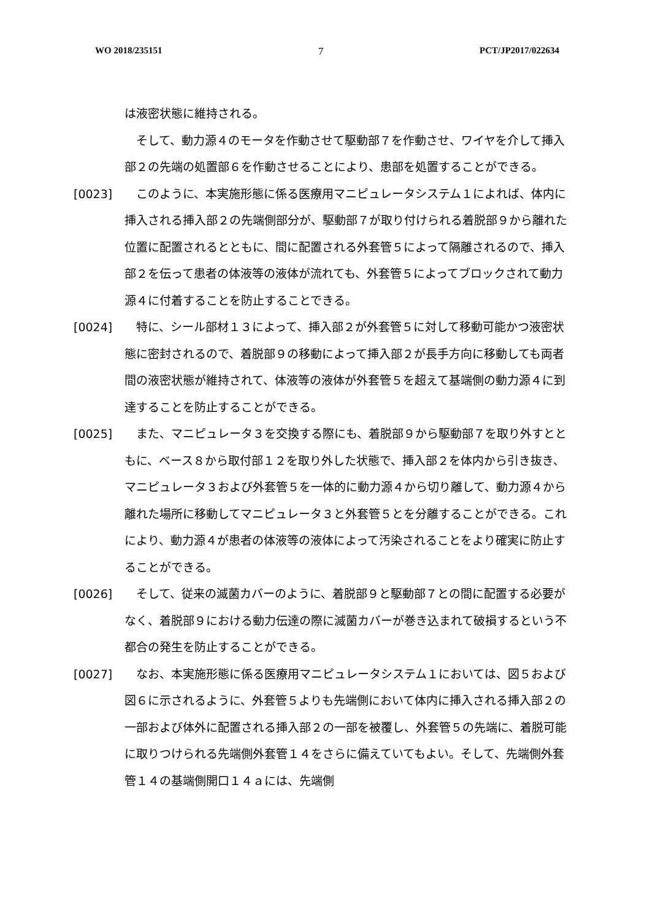WO 2018/235151 7 PCT/JP2017/022634
は液密状態に維持される。
　そして、動力源４のモータを作動させて駆動部７を作動させ、ワイヤを介して挿入部２の先端の処置部６を作動させることにより、患部を処置することができる。
[0023] 　このように、本実施形態に係る医療用マニピュレータシステム１によれば、体内に挿入される挿入部２の先端側部分が、駆動部７が取り付けられる着脱部９から離れた位置に配置されるとともに、間に配置される外套管５によって隔離されるので、挿入部２を伝って患者の体液等の液体が流れても、外套管５によってブロックされて動力源４に付着することを防止することできる。
[0024] 　特に、シール部材１３によって、挿入部２が外套管５に対して移動可能かつ液密状態に密封されるので、着脱部９の移動によって挿入部２が長手方向に移動しても両者間の液密状態が維持されて、体液等の液体が外套管５を超えて基端側の動力源４に到達することを防止することができる。
[0025] 　また、マニピュレータ３を交換する際にも、着脱部９から駆動部７を取り外すとともに、ベース８から取付部１２を取り外した状態で、挿入部２を体内から引き抜き、マニピュレータ３および外套管５を一体的に動力源４から切り離して、動力源４から離れた場所に移動してマニピュレータ３と外套管５とを分離することができる。これにより、動力源４が患者の体液等の液体によって汚染されることをより確実に防止することができる。
[0026] 　そして、従来の滅菌カバーのように、着脱部９と駆動部７との間に配置する必要がなく、着脱部９における動力伝達の際に滅菌カバーが巻き込まれて破損するという不都合の発生を防止することができる。
[0027] 　なお、本実施形態に係る医療用マニピュレータシステム１においては、図５および図６に示されるように、外套管５よりも先端側において体内に挿入される挿入部２の一部および体外に配置される挿入部２の一部を被覆し、外套管５の先端に、着脱可能に取りつけられる先端側外套管１４をさらに備えていてもよい。そして、先端側外套管１４の基端側開口１４ａには、先端側